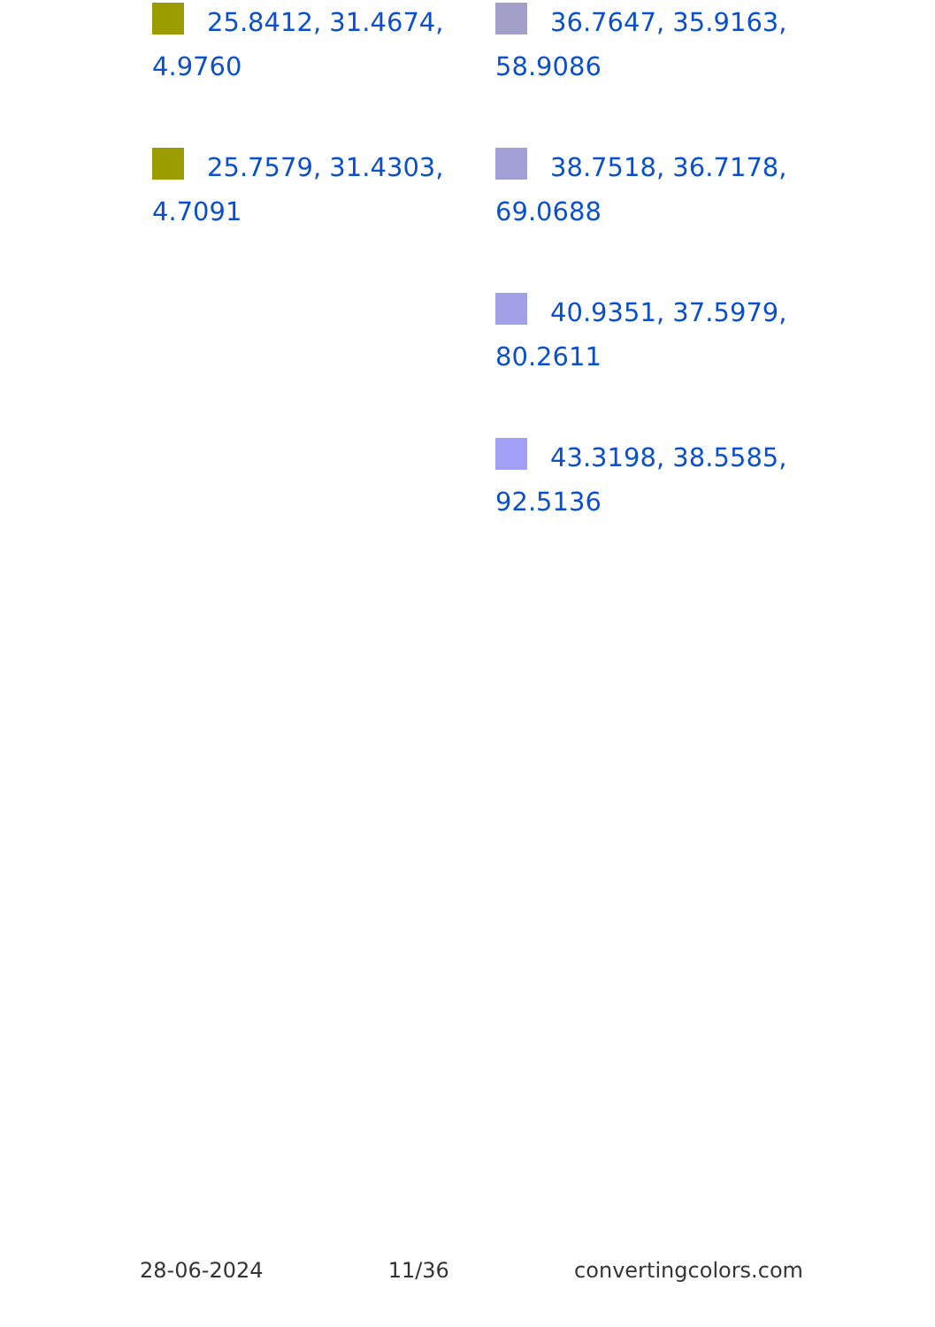25.8412, 31.4674, 4.9760
25.7579, 31.4303, 4.7091
36.7647, 35.9163, 58.9086
38.7518, 36.7178, 69.0688
40.9351, 37.5979, 80.2611
43.3198, 38.5585, 92.5136
28-06-2024 11/36 convertingcolors.com